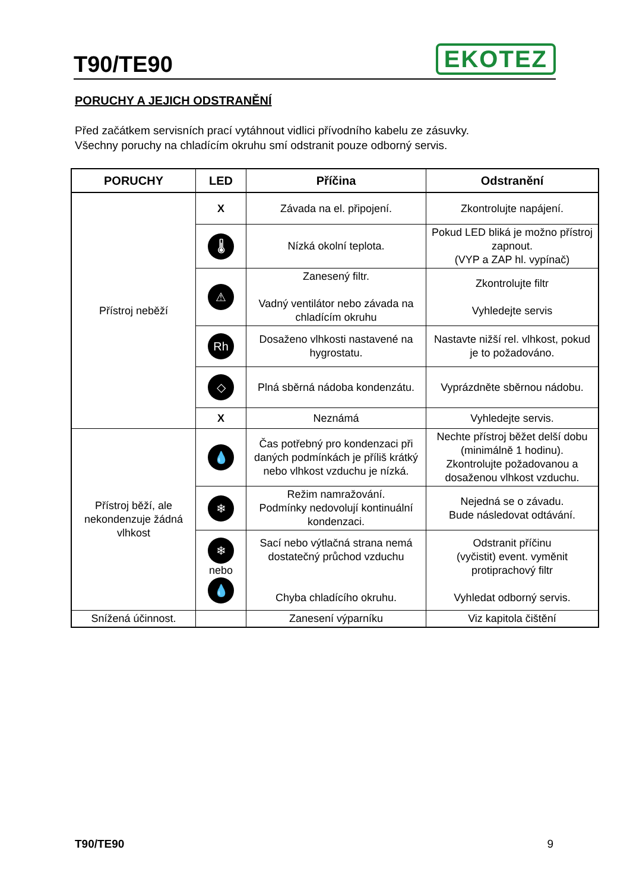T90/TE90
EKOTEZ
PORUCHY A JEJICH ODSTRANĚNÍ
Před začátkem servisních prací vytáhnout vidlici přívodního kabelu ze zásuvky.
Všechny poruchy na chladícím okruhu smí odstranit pouze odborný servis.
| PORUCHY | LED | Příčina | Odstranění |
| --- | --- | --- | --- |
| Přístroj neběží | X | Závada na el. připojení. | Zkontrolujte napájení. |
| | 🌡 | Nízká okolní teplota. | Pokud LED bliká je možno přístroj zapnout. (VYP a ZAP hl. vypínač) |
| | ⚠ | Zanesený filtr. Vadný ventilátor nebo závada na chladícím okruhu | Zkontrolujte filtr Vyhledejte servis |
| | Rh | Dosaženo vlhkosti nastavené na hygrostatu. | Nastavte nižší rel. vlhkost, pokud je to požadováno. |
| | ◇ | Plná sběrná nádoba kondenzátu. | Vyprázdněte sběrnou nádobu. |
| | X | Neznámá | Vyhledejte servis. |
| Přístroj běží, ale nekondenzuje žádná vlhkost | 💧 | Čas potřebný pro kondenzaci při daných podmínkách je příliš krátký nebo vlhkost vzduchu je nízká. | Nechte přístroj běžet delší dobu (minimálně 1 hodinu). Zkontrolujte požadovanou a dosaženou vlhkost vzduchu. |
| | ❄ | Režim namražování. Podmínky nedovolují kontinuální kondenzaci. | Nejedná se o závadu. Bude následovat odtávání. |
| | ❄ nebo 💧 | Sací nebo výtlačná strana nemá dostatečný průchod vzduchu Chyba chladícího okruhu. | Odstranit příčinu (vyčistit) event. vyměnit protiprachový filtr Vyhledat odborný servis. |
| Snížená účinnost. | | Zanesení výparníku | Viz kapitola čištění |
T90/TE90 9